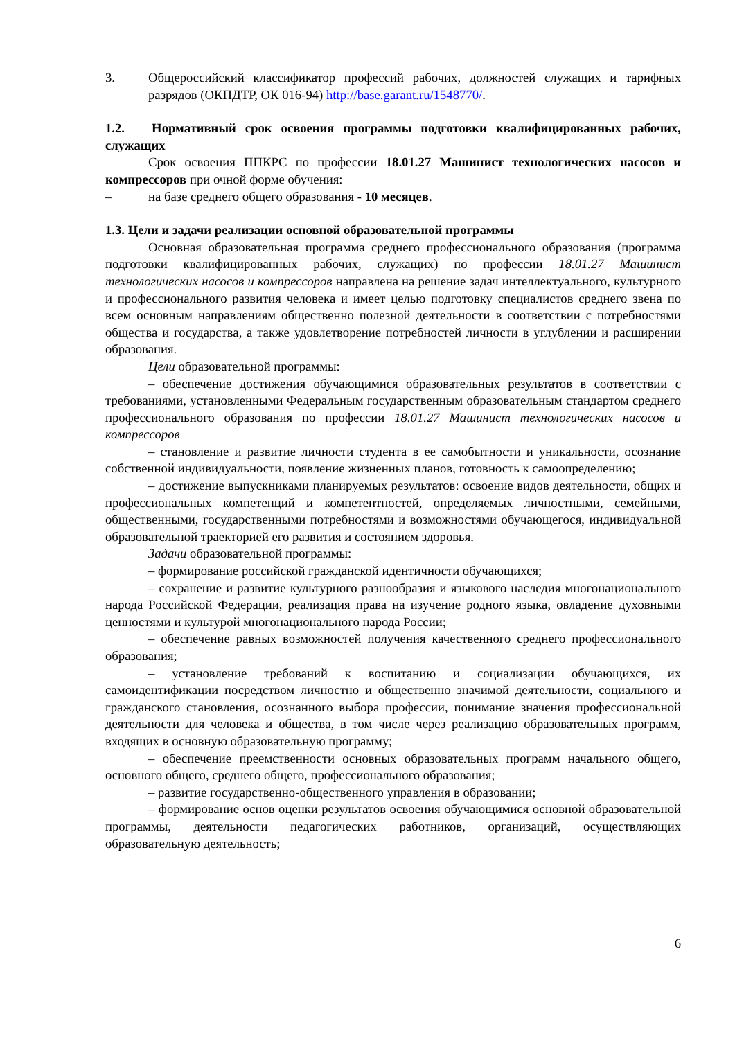3. Общероссийский классификатор профессий рабочих, должностей служащих и тарифных разрядов (ОКПДТР, ОК 016-94) http://base.garant.ru/1548770/.
1.2. Нормативный срок освоения программы подготовки квалифицированных рабочих, служащих
Срок освоения ППКРС по профессии 18.01.27 Машинист технологических насосов и компрессоров при очной форме обучения:
– на базе среднего общего образования - 10 месяцев.
1.3. Цели и задачи реализации основной образовательной программы
Основная образовательная программа среднего профессионального образования (программа подготовки квалифицированных рабочих, служащих) по профессии 18.01.27 Машинист технологических насосов и компрессоров направлена на решение задач интеллектуального, культурного и профессионального развития человека и имеет целью подготовку специалистов среднего звена по всем основным направлениям общественно полезной деятельности в соответствии с потребностями общества и государства, а также удовлетворение потребностей личности в углублении и расширении образования.
Цели образовательной программы:
– обеспечение достижения обучающимися образовательных результатов в соответствии с требованиями, установленными Федеральным государственным образовательным стандартом среднего профессионального образования по профессии 18.01.27 Машинист технологических насосов и компрессоров
– становление и развитие личности студента в ее самобытности и уникальности, осознание собственной индивидуальности, появление жизненных планов, готовность к самоопределению;
– достижение выпускниками планируемых результатов: освоение видов деятельности, общих и профессиональных компетенций и компетентностей, определяемых личностными, семейными, общественными, государственными потребностями и возможностями обучающегося, индивидуальной образовательной траекторией его развития и состоянием здоровья.
Задачи образовательной программы:
– формирование российской гражданской идентичности обучающихся;
– сохранение и развитие культурного разнообразия и языкового наследия многонационального народа Российской Федерации, реализация права на изучение родного языка, овладение духовными ценностями и культурой многонационального народа России;
– обеспечение равных возможностей получения качественного среднего профессионального образования;
– установление требований к воспитанию и социализации обучающихся, их самоидентификации посредством личностно и общественно значимой деятельности, социального и гражданского становления, осознанного выбора профессии, понимание значения профессиональной деятельности для человека и общества, в том числе через реализацию образовательных программ, входящих в основную образовательную программу;
– обеспечение преемственности основных образовательных программ начального общего, основного общего, среднего общего, профессионального образования;
– развитие государственно-общественного управления в образовании;
– формирование основ оценки результатов освоения обучающимися основной образовательной программы, деятельности педагогических работников, организаций, осуществляющих образовательную деятельность;
6